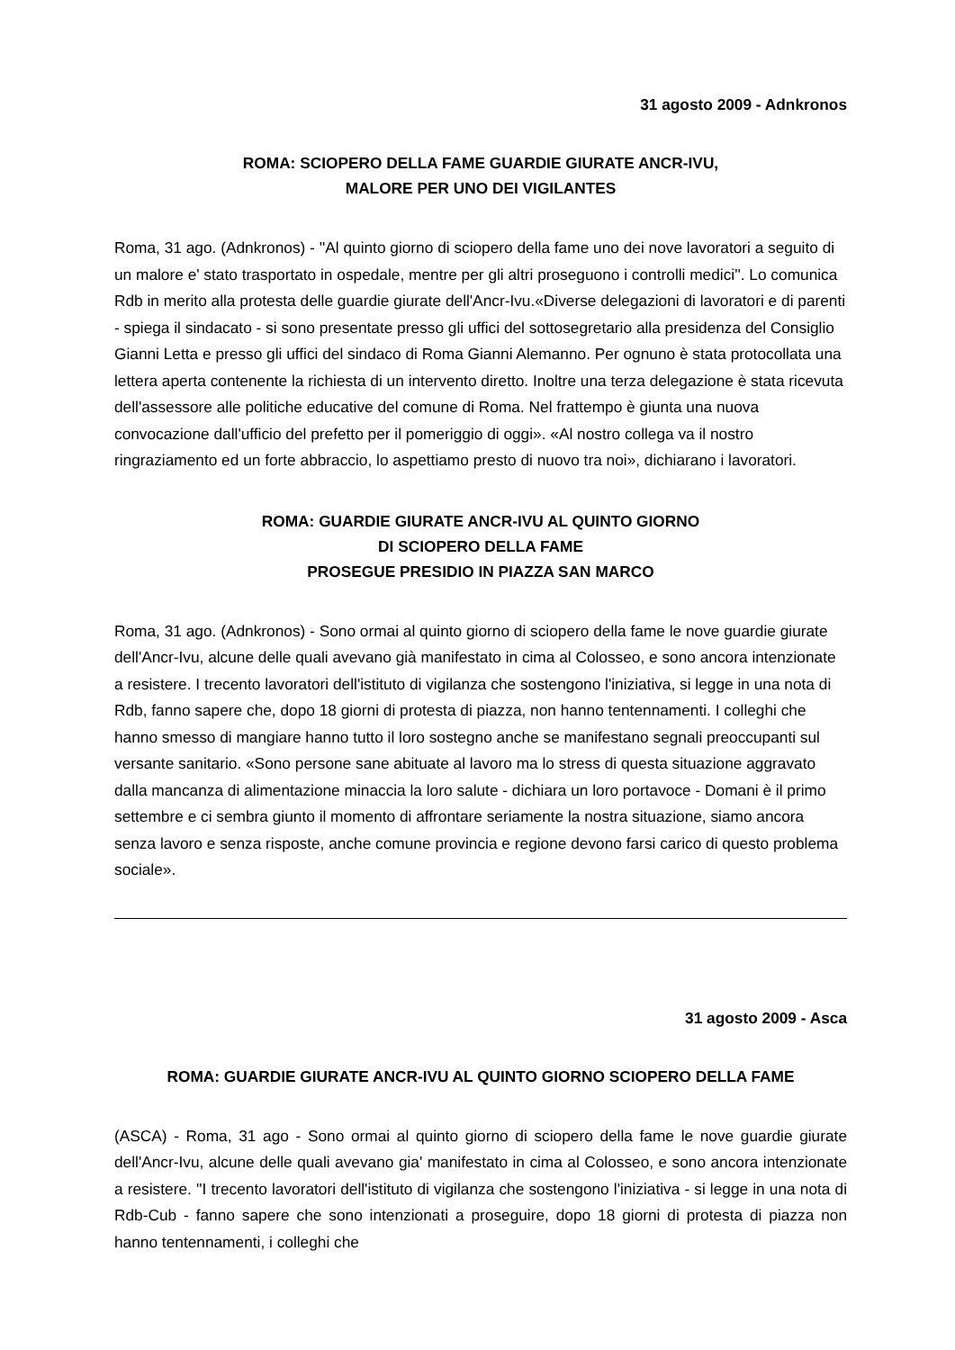31 agosto 2009 - Adnkronos
ROMA: SCIOPERO DELLA FAME GUARDIE GIURATE ANCR-IVU,
MALORE PER UNO DEI VIGILANTES
Roma, 31 ago. (Adnkronos) - ''Al quinto giorno di sciopero della fame uno dei nove lavoratori a seguito di un malore e' stato trasportato in ospedale, mentre per gli altri proseguono i controlli medici''. Lo comunica Rdb in merito alla protesta delle guardie giurate dell'Ancr-Ivu.«Diverse delegazioni di lavoratori e di parenti - spiega il sindacato - si sono presentate presso gli uffici del sottosegretario alla presidenza del Consiglio Gianni Letta e presso gli uffici del sindaco di Roma Gianni Alemanno. Per ognuno è stata protocollata una lettera aperta contenente la richiesta di un intervento diretto. Inoltre una terza delegazione è stata ricevuta dell'assessore alle politiche educative del comune di Roma. Nel frattempo è giunta una nuova convocazione dall'ufficio del prefetto per il pomeriggio di oggi». «Al nostro collega va il nostro ringraziamento ed un forte abbraccio, lo aspettiamo presto di nuovo tra noi», dichiarano i lavoratori.
ROMA: GUARDIE GIURATE ANCR-IVU AL QUINTO GIORNO
DI SCIOPERO DELLA FAME
PROSEGUE PRESIDIO IN PIAZZA SAN MARCO
Roma, 31 ago. (Adnkronos) - Sono ormai al quinto giorno di sciopero della fame le nove guardie giurate dell'Ancr-Ivu, alcune delle quali avevano già manifestato in cima al Colosseo, e sono ancora intenzionate a resistere. I trecento lavoratori dell'istituto di vigilanza che sostengono l'iniziativa, si legge in una nota di Rdb, fanno sapere che, dopo 18 giorni di protesta di piazza, non hanno tentennamenti. I colleghi che hanno smesso di mangiare hanno tutto il loro sostegno anche se manifestano segnali preoccupanti sul versante sanitario. «Sono persone sane abituate al lavoro ma lo stress di questa situazione aggravato dalla mancanza di alimentazione minaccia la loro salute - dichiara un loro portavoce - Domani è il primo settembre e ci sembra giunto il momento di affrontare seriamente la nostra situazione, siamo ancora senza lavoro e senza risposte, anche comune provincia e regione devono farsi carico di questo problema sociale».
31 agosto 2009 - Asca
ROMA: GUARDIE GIURATE ANCR-IVU AL QUINTO GIORNO SCIOPERO DELLA FAME
(ASCA) - Roma, 31 ago - Sono ormai al quinto giorno di sciopero della fame le nove guardie giurate dell'Ancr-Ivu, alcune delle quali avevano gia' manifestato in cima al Colosseo, e sono ancora intenzionate a resistere. ''I trecento lavoratori dell'istituto di vigilanza che sostengono l'iniziativa - si legge in una nota di Rdb-Cub - fanno sapere che sono intenzionati a proseguire, dopo 18 giorni di protesta di piazza non hanno tentennamenti, i colleghi che